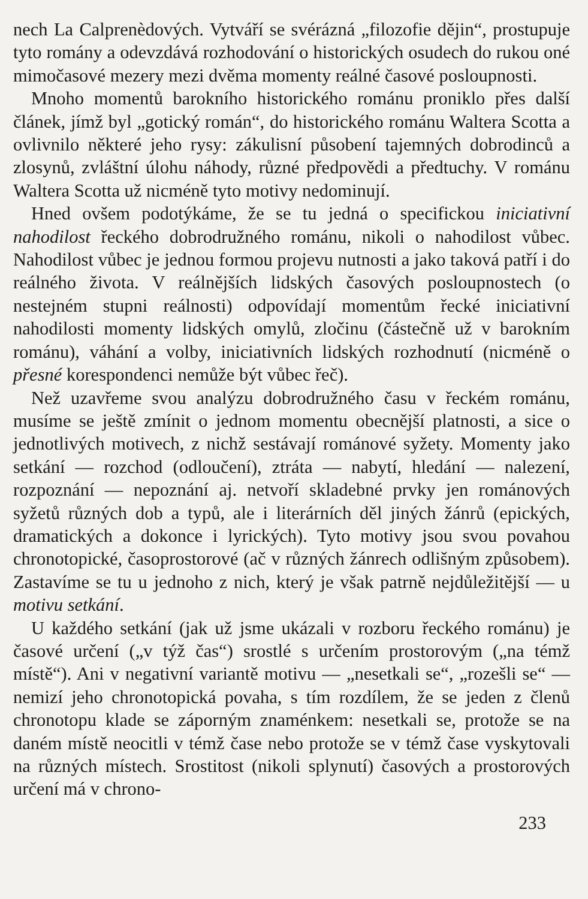nech La Calprenèdových. Vytváří se svérázná „filozofie dějin“, prostupuje tyto romány a odevzdává rozhodování o historických osudech do rukou oné mimočasové mezery mezi dvěma momenty reálné časové posloupnosti.
Mnoho momentů barokního historického románu proniklo přes další článek, jímž byl „gotický román“, do historického románu Waltera Scotta a ovlivnilo některé jeho rysy: zákulisní působení tajemných dobrodinců a zlosynů, zvláštní úlohu náhody, různé předpovědi a předtuchy. V románu Waltera Scotta už nicméně tyto motivy nedominují.
Hned ovšem podotýkáme, že se tu jedná o specifickou iniciativní nahodilost řeckého dobrodružného románu, nikoli o nahodilost vůbec. Nahodilost vůbec je jednou formou projevu nutnosti a jako taková patří i do reálného života. V reálnějších lidských časových posloupnostech (o nestejném stupni reálnosti) odpovídají momentům řecké iniciativní nahodilosti momenty lidských omylů, zločinu (částečně už v barokním románu), váhání a volby, iniciativních lidských rozhodnutí (nicméně o přesné korespondenci nemůže být vůbec řeč).
Než uzavřeme svou analýzu dobrodružného času v řeckém románu, musíme se ještě zmínit o jednom momentu obecnější platnosti, a sice o jednotlivých motivech, z nichž sestávají románové syžety. Momenty jako setkání — rozchod (odloučení), ztráta — nabytí, hledání — nalezení, rozpoznání — nepoznání aj. netvoří skladebné prvky jen románových syžetů různých dob a typů, ale i literárních děl jiných žánrů (epických, dramatických a dokonce i lyrických). Tyto motivy jsou svou povahou chronotopické, časoprostorové (ač v různých žánrech odlišným způsobem). Zastavíme se tu u jednoho z nich, který je však patrně nejdůležitější — u motivu setkání.
U každého setkání (jak už jsme ukázali v rozboru řeckého románu) je časové určení („v týž čas“) srostlé s určením prostorovým („na témž místě“). Ani v negativní variantě motivu — „nesetkali se“, „rozešli se“ — nemizí jeho chronotopická povaha, s tím rozdílem, že se jeden z členů chronotopu klade se záporným znaménkem: nesetkali se, protože se na daném místě neocitli v témž čase nebo protože se v témž čase vyskytovali na různých místech. Srostitost (nikoli splynutí) časových a prostorových určení má v chrono-
233